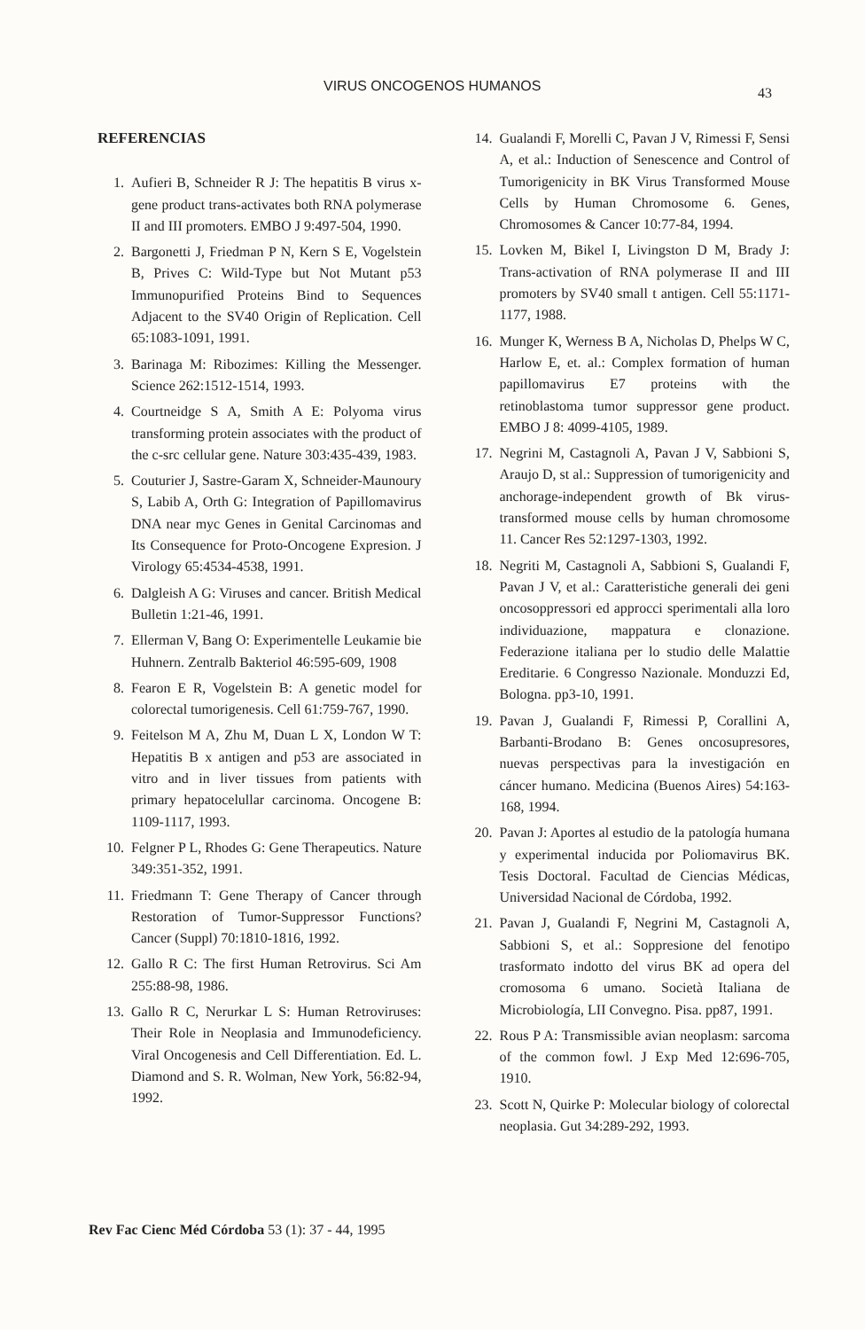VIRUS ONCOGENOS HUMANOS 43
REFERENCIAS
1. Aufieri B, Schneider R J: The hepatitis B virus x-gene product trans-activates both RNA polymerase II and III promoters. EMBO J 9:497-504, 1990.
2. Bargonetti J, Friedman P N, Kern S E, Vogelstein B, Prives C: Wild-Type but Not Mutant p53 Immunopurified Proteins Bind to Sequences Adjacent to the SV40 Origin of Replication. Cell 65:1083-1091, 1991.
3. Barinaga M: Ribozimes: Killing the Messenger. Science 262:1512-1514, 1993.
4. Courtneidge S A, Smith A E: Polyoma virus transforming protein associates with the product of the c-src cellular gene. Nature 303:435-439, 1983.
5. Couturier J, Sastre-Garam X, Schneider-Maunoury S, Labib A, Orth G: Integration of Papillomavirus DNA near myc Genes in Genital Carcinomas and Its Consequence for Proto-Oncogene Expresion. J Virology 65:4534-4538, 1991.
6. Dalgleish A G: Viruses and cancer. British Medical Bulletin 1:21-46, 1991.
7. Ellerman V, Bang O: Experimentelle Leukamie bie Huhnern. Zentralb Bakteriol 46:595-609, 1908
8. Fearon E R, Vogelstein B: A genetic model for colorectal tumorigenesis. Cell 61:759-767, 1990.
9. Feitelson M A, Zhu M, Duan L X, London W T: Hepatitis B x antigen and p53 are associated in vitro and in liver tissues from patients with primary hepatocelullar carcinoma. Oncogene B: 1109-1117, 1993.
10. Felgner P L, Rhodes G: Gene Therapeutics. Nature 349:351-352, 1991.
11. Friedmann T: Gene Therapy of Cancer through Restoration of Tumor-Suppressor Functions? Cancer (Suppl) 70:1810-1816, 1992.
12. Gallo R C: The first Human Retrovirus. Sci Am 255:88-98, 1986.
13. Gallo R C, Nerurkar L S: Human Retroviruses: Their Role in Neoplasia and Immunodeficiency. Viral Oncogenesis and Cell Differentiation. Ed. L. Diamond and S. R. Wolman, New York, 56:82-94, 1992.
14. Gualandi F, Morelli C, Pavan J V, Rimessi F, Sensi A, et al.: Induction of Senescence and Control of Tumorigenicity in BK Virus Transformed Mouse Cells by Human Chromosome 6. Genes, Chromosomes & Cancer 10:77-84, 1994.
15. Lovken M, Bikel I, Livingston D M, Brady J: Trans-activation of RNA polymerase II and III promoters by SV40 small t antigen. Cell 55:1171-1177, 1988.
16. Munger K, Werness B A, Nicholas D, Phelps W C, Harlow E, et. al.: Complex formation of human papillomavirus E7 proteins with the retinoblastoma tumor suppressor gene product. EMBO J 8: 4099-4105, 1989.
17. Negrini M, Castagnoli A, Pavan J V, Sabbioni S, Araujo D, st al.: Suppression of tumorigenicity and anchorage-independent growth of Bk virus-transformed mouse cells by human chromosome 11. Cancer Res 52:1297-1303, 1992.
18. Negriti M, Castagnoli A, Sabbioni S, Gualandi F, Pavan J V, et al.: Caratteristiche generali dei geni oncosoppressori ed approcci sperimentali alla loro individuazione, mappatura e clonazione. Federazione italiana per lo studio delle Malattie Ereditarie. 6 Congresso Nazionale. Monduzzi Ed, Bologna. pp3-10, 1991.
19. Pavan J, Gualandi F, Rimessi P, Corallini A, Barbanti-Brodano B: Genes oncosupresores, nuevas perspectivas para la investigación en cáncer humano. Medicina (Buenos Aires) 54:163-168, 1994.
20. Pavan J: Aportes al estudio de la patología humana y experimental inducida por Poliomavirus BK. Tesis Doctoral. Facultad de Ciencias Médicas, Universidad Nacional de Córdoba, 1992.
21. Pavan J, Gualandi F, Negrini M, Castagnoli A, Sabbioni S, et al.: Soppresione del fenotipo trasformato indotto del virus BK ad opera del cromosoma 6 umano. Società Italiana de Microbiología, LII Convegno. Pisa. pp87, 1991.
22. Rous P A: Transmissible avian neoplasm: sarcoma of the common fowl. J Exp Med 12:696-705, 1910.
23. Scott N, Quirke P: Molecular biology of colorectal neoplasia. Gut 34:289-292, 1993.
Rev Fac Cienc Méd Córdoba 53 (1): 37 - 44, 1995